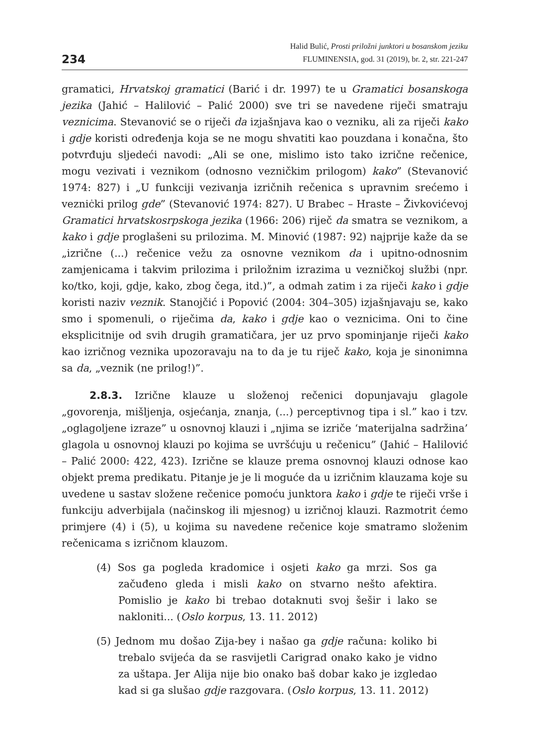234
Halid Bulić, Prosti priložni junktori u bosanskom jeziku
FLUMINENSIA, god. 31 (2019), br. 2, str. 221-247
gramatici, Hrvatskoj gramatici (Barić i dr. 1997) te u Gramatici bosanskoga jezika (Jahić – Halilović – Palić 2000) sve tri se navedene riječi smatraju veznicima. Stevanović se o riječi da izjašnjava kao o vezniku, ali za riječi kako i gdje koristi određenja koja se ne mogu shvatiti kao pouzdana i konačna, što potvrđuju sljedeći navodi: „Ali se one, mislimo isto tako izrične rečenice, mogu vezivati i veznikom (odnosno vezničkim prilogom) kako” (Stevanović 1974: 827) i „U funkciji vezivanja izričnih rečenica s upravnim srećemo i vezniċki prilog gde” (Stevanović 1974: 827). U Brabec – Hraste – Živkovićevoj Gramatici hrvatskosrpskoga jezika (1966: 206) riječ da smatra se veznikom, a kako i gdje proglašeni su prilozima. M. Minović (1987: 92) najprije kaže da se „izrične (...) rečenice vežu za osnovne veznikom da i upitno-odnosnim zamjenicama i takvim prilozima i priložnim izrazima u vezničkoj službi (npr. ko/tko, koji, gdje, kako, zbog čega, itd.)”, a odmah zatim i za riječi kako i gdje koristi naziv veznik. Stanojčić i Popović (2004: 304–305) izjašnjavaju se, kako smo i spomenuli, o riječima da, kako i gdje kao o veznicima. Oni to čine eksplicitnije od svih drugih gramatičara, jer uz prvo spominjanje riječi kako kao izričnog veznika upozoravaju na to da je tu riječ kako, koja je sinonimna sa da, „veznik (ne prilog!)”.
2.8.3. Izrične klauze u složenoj rečenici dopunjavaju glagole „govorenja, mišljenja, osjećanja, znanja, (...) perceptivnog tipa i sl.” kao i tzv. „oglagoljene izraze” u osnovnoj klauzi i „njima se izriče ‘materijalna sadržina’ glagola u osnovnoj klauzi po kojima se uvršćuju u rečenicu” (Jahić – Halilović – Palić 2000: 422, 423). Izrične se klauze prema osnovnoj klauzi odnose kao objekt prema predikatu. Pitanje je je li moguće da u izričnim klauzama koje su uvedene u sastav složene rečenice pomoću junktora kako i gdje te riječi vrše i funkciju adverbijala (načinskog ili mjesnog) u izričnoj klauzi. Razmotrit ćemo primjere (4) i (5), u kojima su navedene rečenice koje smatramo složenim rečenicama s izričnom klauzom.
(4) Sos ga pogleda kradomice i osjeti kako ga mrzi. Sos ga začuđeno gleda i misli kako on stvarno nešto afektira. Pomislio je kako bi trebao dotaknuti svoj šešir i lako se nakloniti... (Oslo korpus, 13. 11. 2012)
(5) Jednom mu došao Zija-bey i našao ga gdje računa: koliko bi trebalo svijeća da se rasvijetli Carigrad onako kako je vidno za uštapa. Jer Alija nije bio onako baš dobar kako je izgledao kad si ga slušao gdje razgovara. (Oslo korpus, 13. 11. 2012)